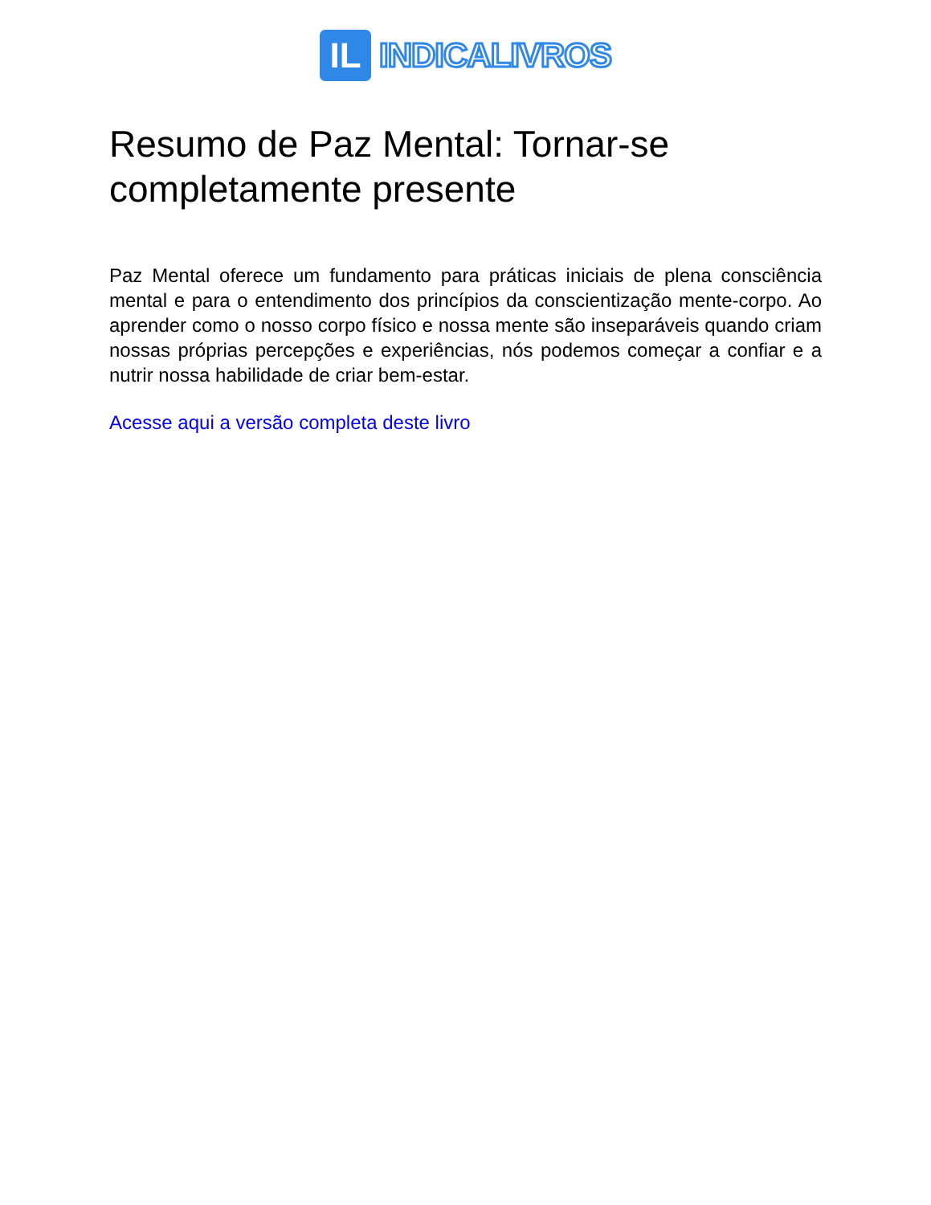IL
INDICALIVROS
Resumo de Paz Mental: Tornar-se completamente presente
Paz Mental oferece um fundamento para práticas iniciais de plena consciência mental e para o entendimento dos princípios da conscientização mente-corpo. Ao aprender como o nosso corpo físico e nossa mente são inseparáveis quando criam nossas próprias percepções e experiências, nós podemos começar a confiar e a nutrir nossa habilidade de criar bem-estar.
Acesse aqui a versão completa deste livro